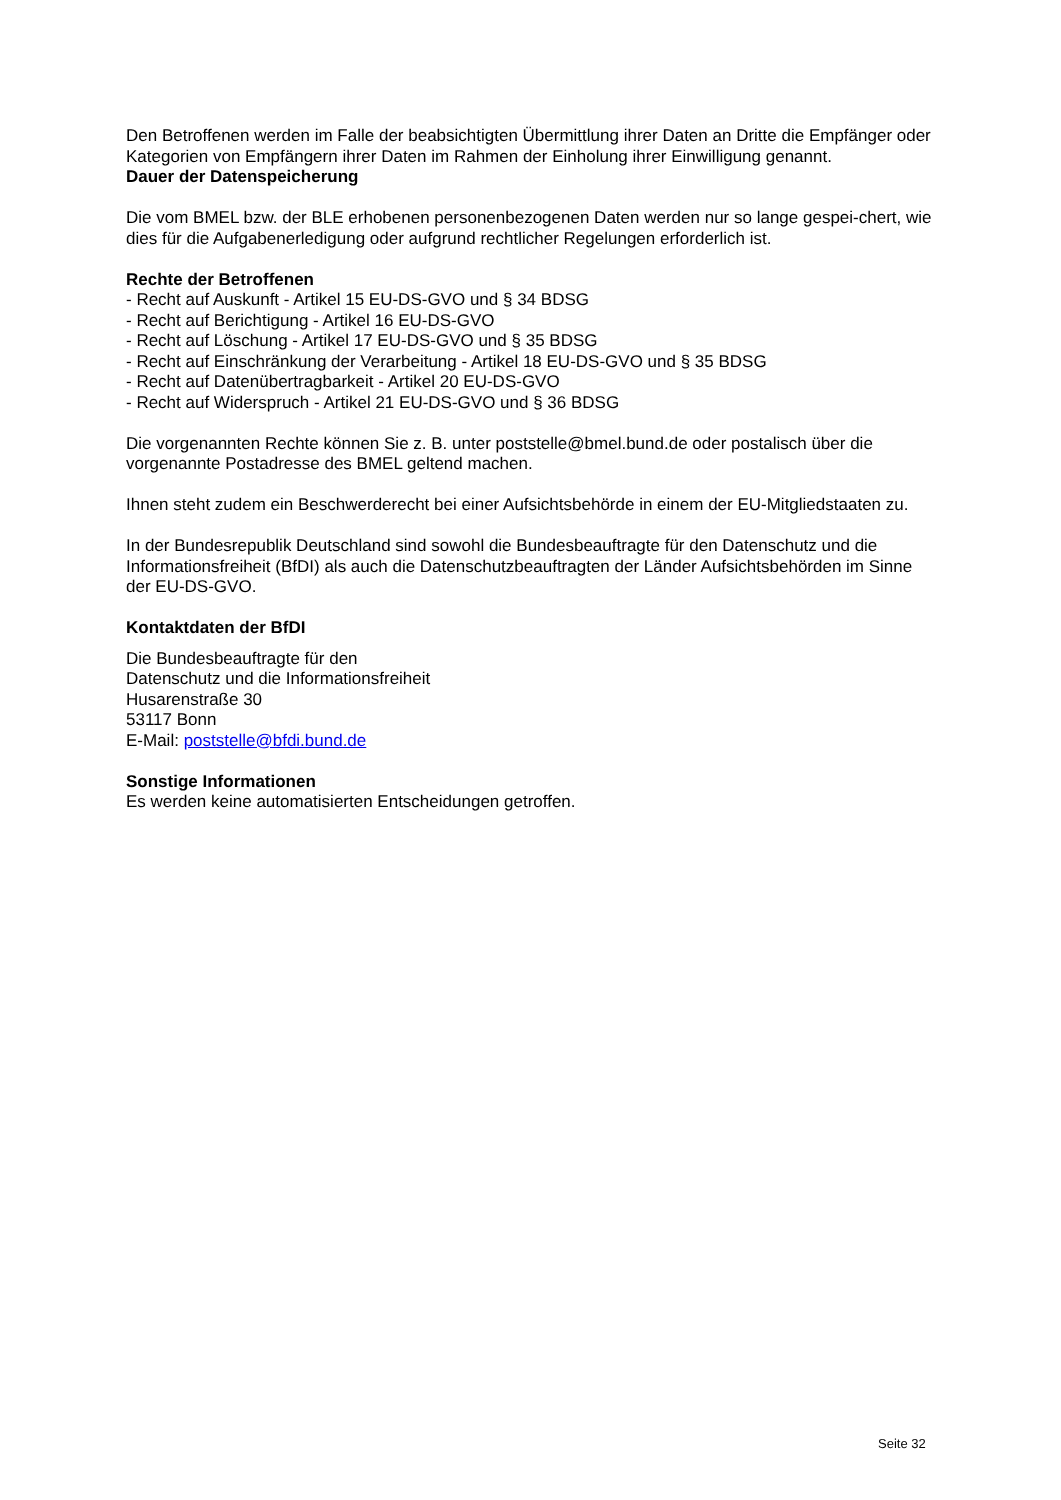Den Betroffenen werden im Falle der beabsichtigten Übermittlung ihrer Daten an Dritte die Empfänger oder Kategorien von Empfängern ihrer Daten im Rahmen der Einholung ihrer Einwilligung genannt.
Dauer der Datenspeicherung
Die vom BMEL bzw. der BLE erhobenen personenbezogenen Daten werden nur so lange gespei-chert, wie dies für die Aufgabenerledigung oder aufgrund rechtlicher Regelungen erforderlich ist.
Rechte der Betroffenen
- Recht auf Auskunft - Artikel 15 EU-DS-GVO und § 34 BDSG
- Recht auf Berichtigung - Artikel 16 EU-DS-GVO
- Recht auf Löschung - Artikel 17 EU-DS-GVO und § 35 BDSG
- Recht auf Einschränkung der Verarbeitung - Artikel 18 EU-DS-GVO und § 35 BDSG
- Recht auf Datenübertragbarkeit - Artikel 20 EU-DS-GVO
- Recht auf Widerspruch - Artikel 21 EU-DS-GVO und § 36 BDSG
Die vorgenannten Rechte können Sie z. B. unter poststelle@bmel.bund.de oder postalisch über die vorgenannte Postadresse des BMEL geltend machen.
Ihnen steht zudem ein Beschwerderecht bei einer Aufsichtsbehörde in einem der EU-Mitgliedstaaten zu.
In der Bundesrepublik Deutschland sind sowohl die Bundesbeauftragte für den Datenschutz und die Informationsfreiheit (BfDI) als auch die Datenschutzbeauftragten der Länder Aufsichtsbehörden im Sinne der EU-DS-GVO.
Kontaktdaten der BfDI
Die Bundesbeauftragte für den
Datenschutz und die Informationsfreiheit
Husarenstraße 30
53117 Bonn
E-Mail: poststelle@bfdi.bund.de
Sonstige Informationen
Es werden keine automatisierten Entscheidungen getroffen.
Seite 32